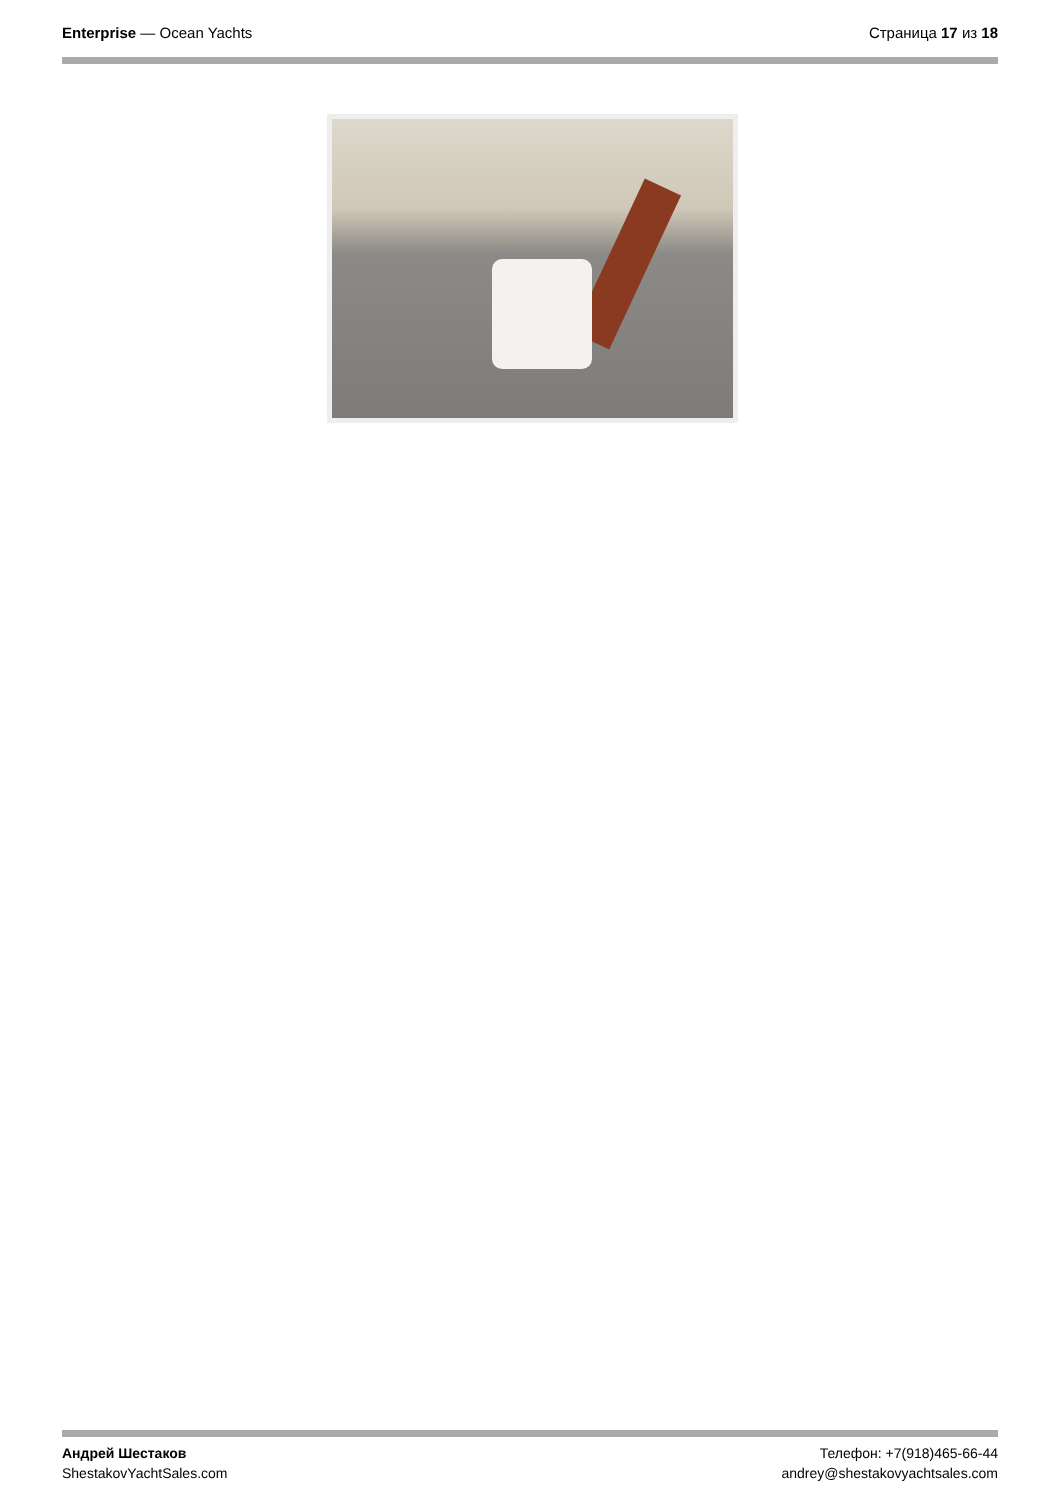Enterprise — Ocean Yachts Страница 17 из 18
Андрей Шестаков
ShestakovYachtSales.com
Телефон: +7(918)465-66-44
andrey@shestakovyachtsales.com